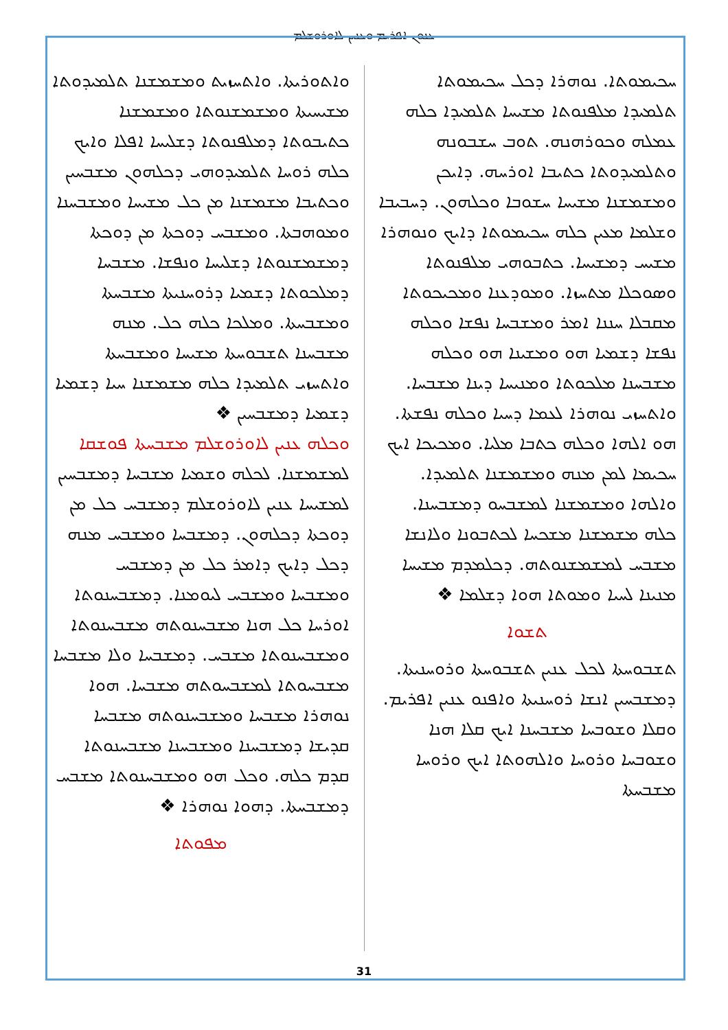ܥܢܘܢ ܐܦܪܝܡ ܘܥܢܝܢ ܠܐܘܪܘܫܠܡ
ܚܟܝܡܘܬܐ. ܢܘܗܪܐ ܕܟܠ ܚܟܝܡܘܬܐ ܬܠܡܝܕܐ ܡܠܦܢܘܬܐ ܡܫܝܚܐ ܬܠܡܝܕܐ ܟܠܗ ܥܡܠܗ ܘܟܘܪܗܢܗ. ܬܘܒ ܚܫܒܘܢܗ ܘܬܠܡܝܕܘܬܐ ܟܬܝܒܐ ܐܘܪܚܗ. ܕܐܝܟܢ ܘܡܫܡܫܢܐ ܡܫܝܚܐ ܚܫܘܒܐ ܘܟܠܗܘܢ. ܕܚܒܝܒܐ ܘܫܠܡܐ ܡܥܝܢ ܟܠܗ ܚܟܝܡܘܬܐ ܕܐܝܟ ܘܢܘܗܪܐ ܡܫܝܚ ܕܡܫܝܚܐ. ܟܬܒܘܗܝ ܡܠܦܢܘܬܐ ܘܣܘܟܠܐ ܡܬܚܙܐ. ܘܡܘܕܥܢܐ ܘܡܟܝܟܘܬܐ ܡܩܒܠܐ ܚܢܢܐ ܐܡܪ ܘܡܫܒܚܐ ܢܦܫܐ ܘܟܠܗ ܢܦܫܐ ܕܫܡܝܐ ܗܘ ܘܡܫܝܢܐ ܗܘ ܘܟܠܗ ܡܫܒܚܢܐ ܡܠܟܘܬܐ ܘܡܢܝܚܐ ܕܝܢܐ ܡܫܒܚܐ. ܘܐܬܚܙܝ ܢܘܗܪܐ ܠܥܡܐ ܕܚܝܐ ܘܟܠܗ ܢܦܫܬܐ. ܗܘ ܐܠܗܐ ܘܟܠܗ ܟܬܒܐ ܡܠܝܐ. ܘܡܟܝܟܐ ܐܝܟ ܚܟܝܡܐ ܠܡܢ ܡܢܗ ܘܡܫܡܫܢܐ ܬܠܡܝܕܐ. ܘܐܠܗܐ ܘܡܫܡܫܢܐ ܠܡܫܒܚܘ ܕܡܫܒܚܢܐ. ܟܠܗ ܡܫܡܫܢܐ ܡܫܟܚܐ ܠܟܬܒܘܢܐ ܘܠܐܢܫܐ ܡܫܒܚ ܠܡܫܡܫܢܘܬܗ. ܕܟܠܡܕܡ ܡܫܝܚܐ ܡܢܝܢܐ ܠܚܝܐ ܘܡܘܬܐ ܗܘܐ ܕܫܠܡܐ ❖
ܬܫܘܐ
ܬܫܒܘܚܬܐ ܠܟܠ ܥܢܝܢ ܬܫܒܘܚܬܐ ܘܪܘܚܢܝܬܐ. ܕܡܫܒܚܝܢ ܐܢܫܐ ܪܘܚܢܝܬܐ ܘܐܦܢܘ ܥܢܝܢ ܐܦܪܝܡ. ܘܩܠܐ ܘܫܘܒܚܐ ܡܫܒܚܢܐ ܐܝܟ ܩܠܐ ܗܢܐ ܘܫܘܒܚܐ ܘܪܘܚܐ ܘܐܠܗܘܬܐ ܐܝܟ ܘܪܘܚܐ ܡܫܒܚܬܐ
ܘܐܬܘܪܝܬܐ. ܘܐܬܚܙܝܬ ܘܡܫܡܫܢܐ ܬܠܡܝܕܘܬܐ ܡܫܝܚܝܬܐ ܘܡܫܡܫܢܘܬܐ ܘܡܫܡܫܢܐ ܟܬܝܒܘܬܐ ܕܡܠܦܢܘܬܐ ܕܫܠܝܚܐ ܐܦܠܐ ܘܐܝܟ ܟܠܗ ܪܘܚܐ ܬܠܡܝܕܘܗܝ ܕܟܠܗܘܢ ܡܫܒܚܝܢ ܘܟܬܝܒܐ ܡܫܡܫܢܐ ܡܢ ܟܠ ܡܫܝܚܐ ܘܡܫܒܚܢܐ ܘܡܘܗܒܬܐ. ܘܡܫܒܚ ܕܘܟܬܐ ܡܢ ܕܘܟܬܐ ܕܡܫܡܫܢܘܬܐ ܕܫܠܝܚܐ ܘܢܦܫܐ. ܡܫܒܚܐ ܕܡܠܟܘܬܐ ܕܫܡܝܐ ܕܪܘܚܢܝܬܐ ܡܫܒܚܬܐ ܘܡܫܒܚܬܐ. ܘܡܠܟܐ ܟܠܗ ܟܠ. ܡܢܗ ܡܫܒܚܢܐ ܬܫܒܘܚܬܐ ܡܫܝܚܐ ܘܡܫܒܚܬܐ ܘܐܬܚܙܝ ܬܠܡܝܕܐ ܟܠܗ ܡܫܡܫܢܐ ܚܝܐ ܕܫܡܝܐ ܕܫܡܝܐ ܕܡܫܒܚܝܢ ❖
ܘܟܠܗ ܥܢܝܢ ܠܐܘܪܘܫܠܡ ܡܫܒܚܬܐ ܦܘܫܩܐ
ܠܡܫܡܫܢܐ. ܠܟܠܗ ܘܫܡܝܐ ܡܫܒܚܐ ܕܡܫܒܚܝܢ ܠܡܫܝܚܐ ܥܢܝܢ ܠܐܘܪܘܫܠܡ ܕܡܫܒܚ ܟܠ ܡܢ ܕܘܟܬܐ ܕܟܠܗܘܢ. ܕܡܫܒܚܐ ܘܡܫܒܚ ܡܢܗ ܕܟܠ ܕܐܝܟ ܕܐܡܪ ܟܠ ܡܢ ܕܡܫܒܚ ܘܡܫܒܚܐ ܘܡܫܒܚ ܠܝܘܡܢܐ. ܕܡܫܒܚܢܘܬܐ ܐܘܪܚܐ ܟܠ ܗܢܐ ܡܫܒܚܢܘܬܗ ܡܫܒܚܢܘܬܐ ܘܡܫܒܚܢܘܬܐ ܡܫܒܚ. ܕܡܫܒܚܐ ܘܠܐ ܡܫܒܚܐ ܡܫܒܚܘܬܐ ܠܡܫܒܚܘܬܗ ܡܫܒܚܐ. ܗܘܐ ܢܘܗܪܐ ܡܫܒܚܐ ܘܡܫܒܚܢܘܬܗ ܡܫܒܚܐ ܩܕܝܫܐ ܕܡܫܒܚܢܐ ܘܡܫܒܚܢܐ ܡܫܒܚܢܘܬܐ ܩܕܡ ܟܠܗ. ܘܟܠ ܗܘ ܘܡܫܒܚܢܘܬܐ ܡܫܒܚ ܕܡܫܒܚܬܐ. ܕܗܘܐ ܢܘܗܪܐ ❖
ܡܦܘܬܐ
31